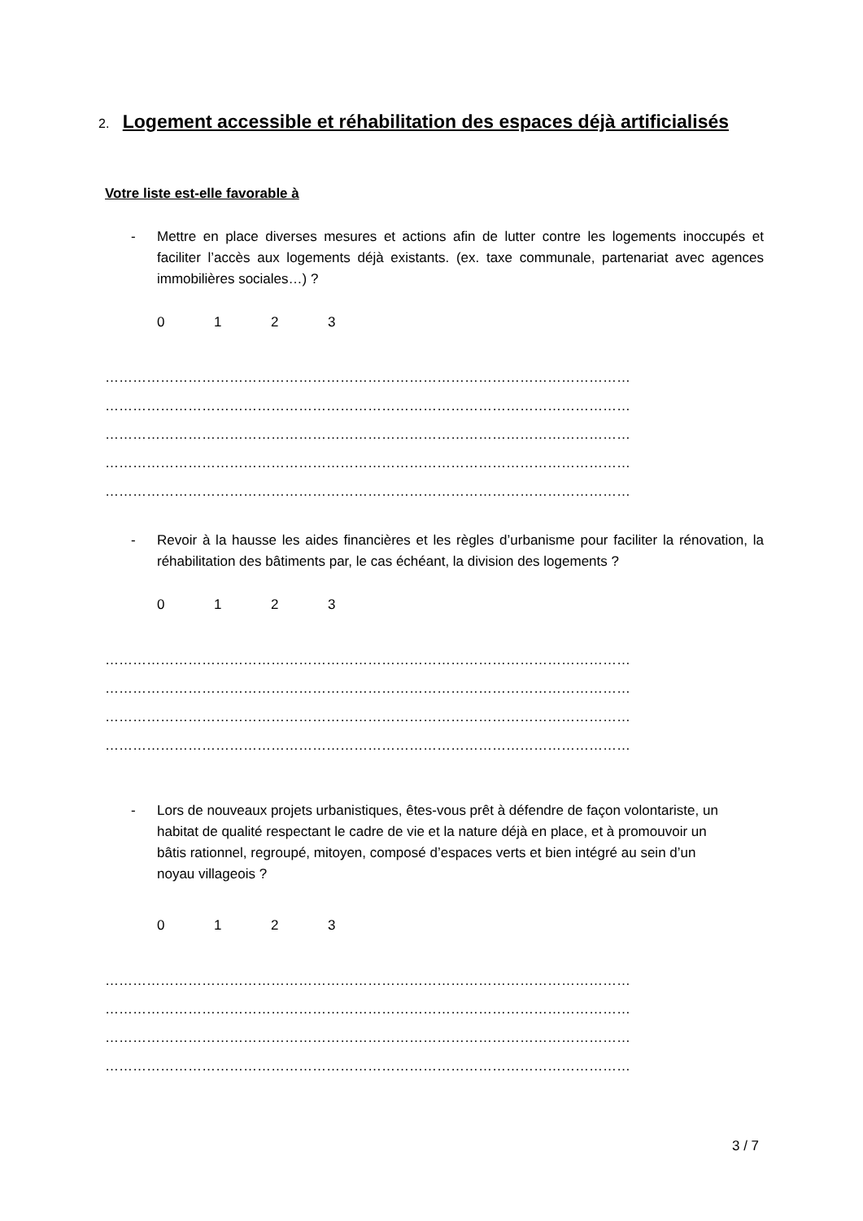2. Logement accessible et réhabilitation des espaces déjà artificialisés
Votre liste est-elle favorable à
- Mettre en place diverses mesures et actions afin de lutter contre les logements inoccupés et faciliter l’accès aux logements déjà existants. (ex. taxe communale, partenariat avec agences immobilières sociales…) ?
0123
……………………………………………………………………………………………………
……………………………………………………………………………………………………
……………………………………………………………………………………………………
……………………………………………………………………………………………………
……………………………………………………………………………………………………
- Revoir à la hausse les aides financières et les règles d’urbanisme pour faciliter la rénovation, la réhabilitation des bâtiments par, le cas échéant, la division des logements ?
0123
……………………………………………………………………………………………………
……………………………………………………………………………………………………
……………………………………………………………………………………………………
……………………………………………………………………………………………………
- Lors de nouveaux projets urbanistiques, êtes-vous prêt à défendre de façon volontariste, un habitat de qualité respectant le cadre de vie et la nature déjà en place, et à promouvoir un bâtis rationnel, regroupé, mitoyen, composé d’espaces verts et bien intégré au sein d’un noyau villageois ?
0123
……………………………………………………………………………………………………
……………………………………………………………………………………………………
……………………………………………………………………………………………………
……………………………………………………………………………………………………
3 / 7